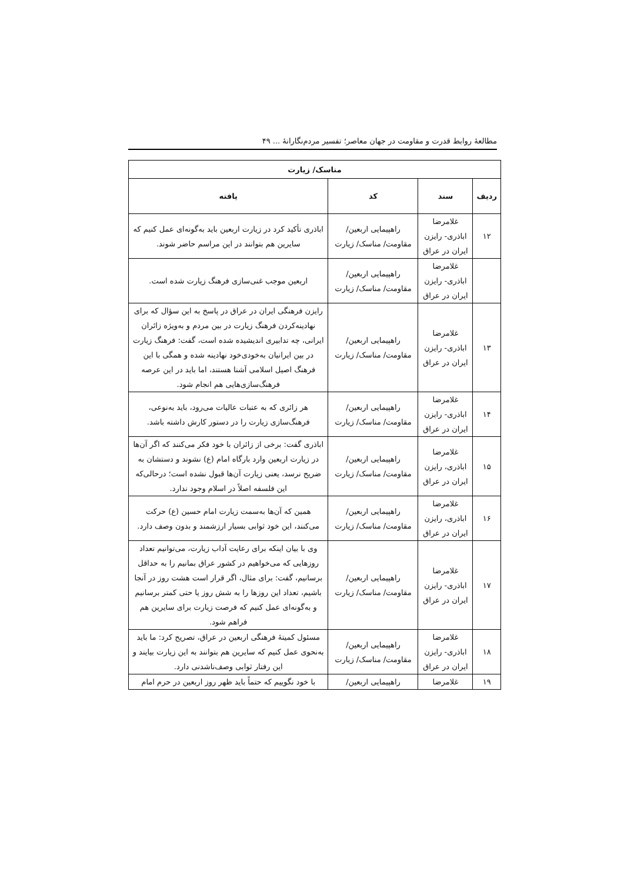مطالعهٔ روابط قدرت و مقاومت در جهان معاصر؛ تفسیر مردم‌نگارانهٔ ... ۴۹
| مناسک/ زیارت | | | |
| --- | --- | --- | --- |
| ردیف | سند | کد | یافته |
| ۱۲ | غلامرضا اباذری- رایزن ایران در عراق | راهپیمایی اربعین/ مقاومت/ مناسک/ زیارت | اباذری تأکید کرد در زیارت اربعین باید به‌گونه‌ای عمل کنیم که سایرین هم بتوانند در این مراسم حاضر شوند. |
| | غلامرضا اباذری- رایزن ایران در عراق | راهپیمایی اربعین/ مقاومت/ مناسک/ زیارت | اربعین موجب غنی‌سازی فرهنگ زیارت شده است. |
| ۱۳ | غلامرضا اباذری- رایزن ایران در عراق | راهپیمایی اربعین/ مقاومت/ مناسک/ زیارت | رایزن فرهنگی ایران در عراق در پاسخ به این سؤال که برای نهادینه‌کردن فرهنگ زیارت در بین مردم و به‌ویژه زائران ایرانی، چه تدابیری اندیشیده شده است، گفت: فرهنگ زیارت در بین ایرانیان به‌خودی‌خود نهادینه شده و همگی با این فرهنگ اصیل اسلامی آشنا هستند، اما باید در این عرصه فرهنگ‌سازی‌هایی هم انجام شود. |
| ۱۴ | غلامرضا اباذری- رایزن ایران در عراق | راهپیمایی اربعین/ مقاومت/ مناسک/ زیارت | هر زائری که به عتبات عالیات می‌رود، باید به‌نوعی، فرهنگ‌سازی زیارت را در دستور کارش داشته باشد. |
| ۱۵ | غلامرضا اباذری، رایزن ایران در عراق | راهپیمایی اربعین/ مقاومت/ مناسک/ زیارت | اباذری گفت: برخی از زائران با خود فکر می‌کنند که اگر آن‌ها در زیارت اربعین وارد بارگاه امام (ع) نشوند و دستشان به ضریح نرسد، یعنی زیارت آن‌ها قبول نشده است؛ درحالی‌که این فلسفه اصلاً در اسلام وجود ندارد. |
| ۱۶ | غلامرضا اباذری، رایزن ایران در عراق | راهپیمایی اربعین/ مقاومت/ مناسک/ زیارت | همین که آن‌ها به‌سمت زیارت امام حسین (ع) حرکت می‌کنند، این خود ثوابی بسیار ارزشمند و بدون وصف دارد. |
| ۱۷ | غلامرضا اباذری- رایزن ایران در عراق | راهپیمایی اربعین/ مقاومت/ مناسک/ زیارت | وی با بیان اینکه برای رعایت آداب زیارت، می‌توانیم تعداد روزهایی که می‌خواهیم در کشور عراق بمانیم را به حداقل برسانیم، گفت: برای مثال، اگر قرار است هشت روز در آنجا باشیم، تعداد این روزها را به شش روز یا حتی کمتر برسانیم و به‌گونه‌ای عمل کنیم که فرصت زیارت برای سایرین هم فراهم شود. |
| ۱۸ | غلامرضا اباذری- رایزن ایران در عراق | راهپیمایی اربعین/ مقاومت/ مناسک/ زیارت | مسئول کمیتهٔ فرهنگی اربعین در عراق، تصریح کرد: ما باید به‌نحوی عمل کنیم که سایرین هم بتوانند به این زیارت بیایند و این رفتار ثوابی وصف‌ناشدنی دارد. |
| ۱۹ | غلامرضا | راهپیمایی اربعین/ | با خود نگوییم که حتماً باید ظهر روز اربعین در حرم امام |